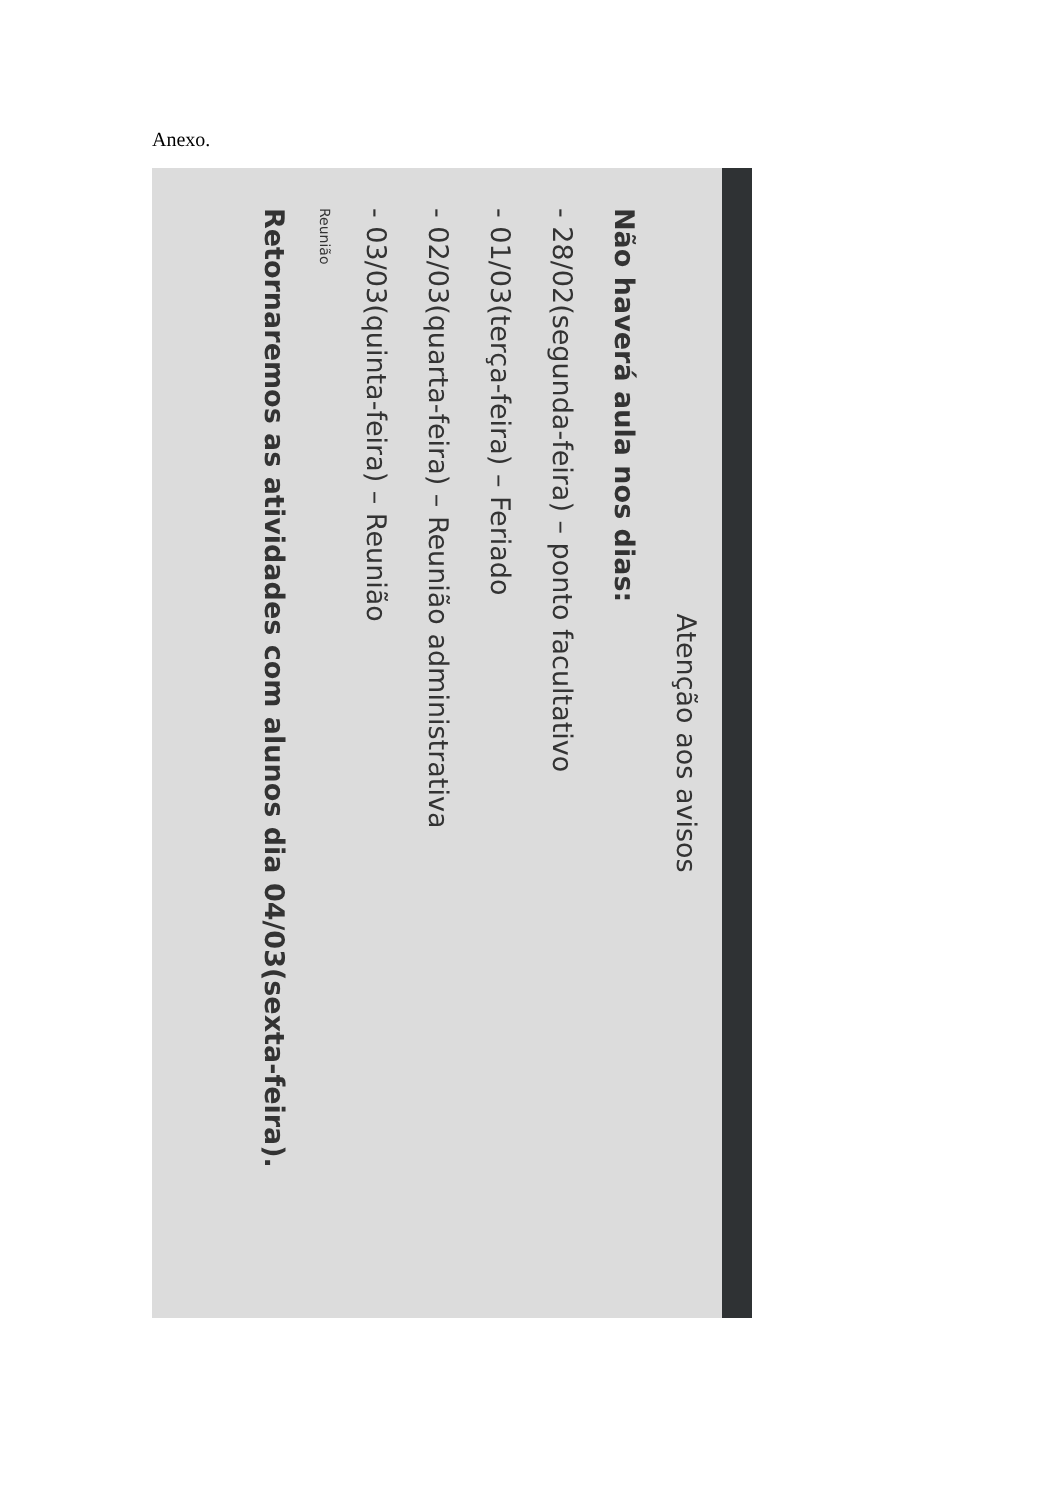Anexo.
Atenção aos avisos
Não haverá aula nos dias:
- 28/02(segunda-feira) – ponto facultativo
- 01/03(terça-feira) – Feriado
- 02/03(quarta-feira) – Reunião administrativa
- 03/03(quinta-feira) – Reunião
Reunião
Retornaremos as atividades com alunos dia 04/03(sexta-feira).